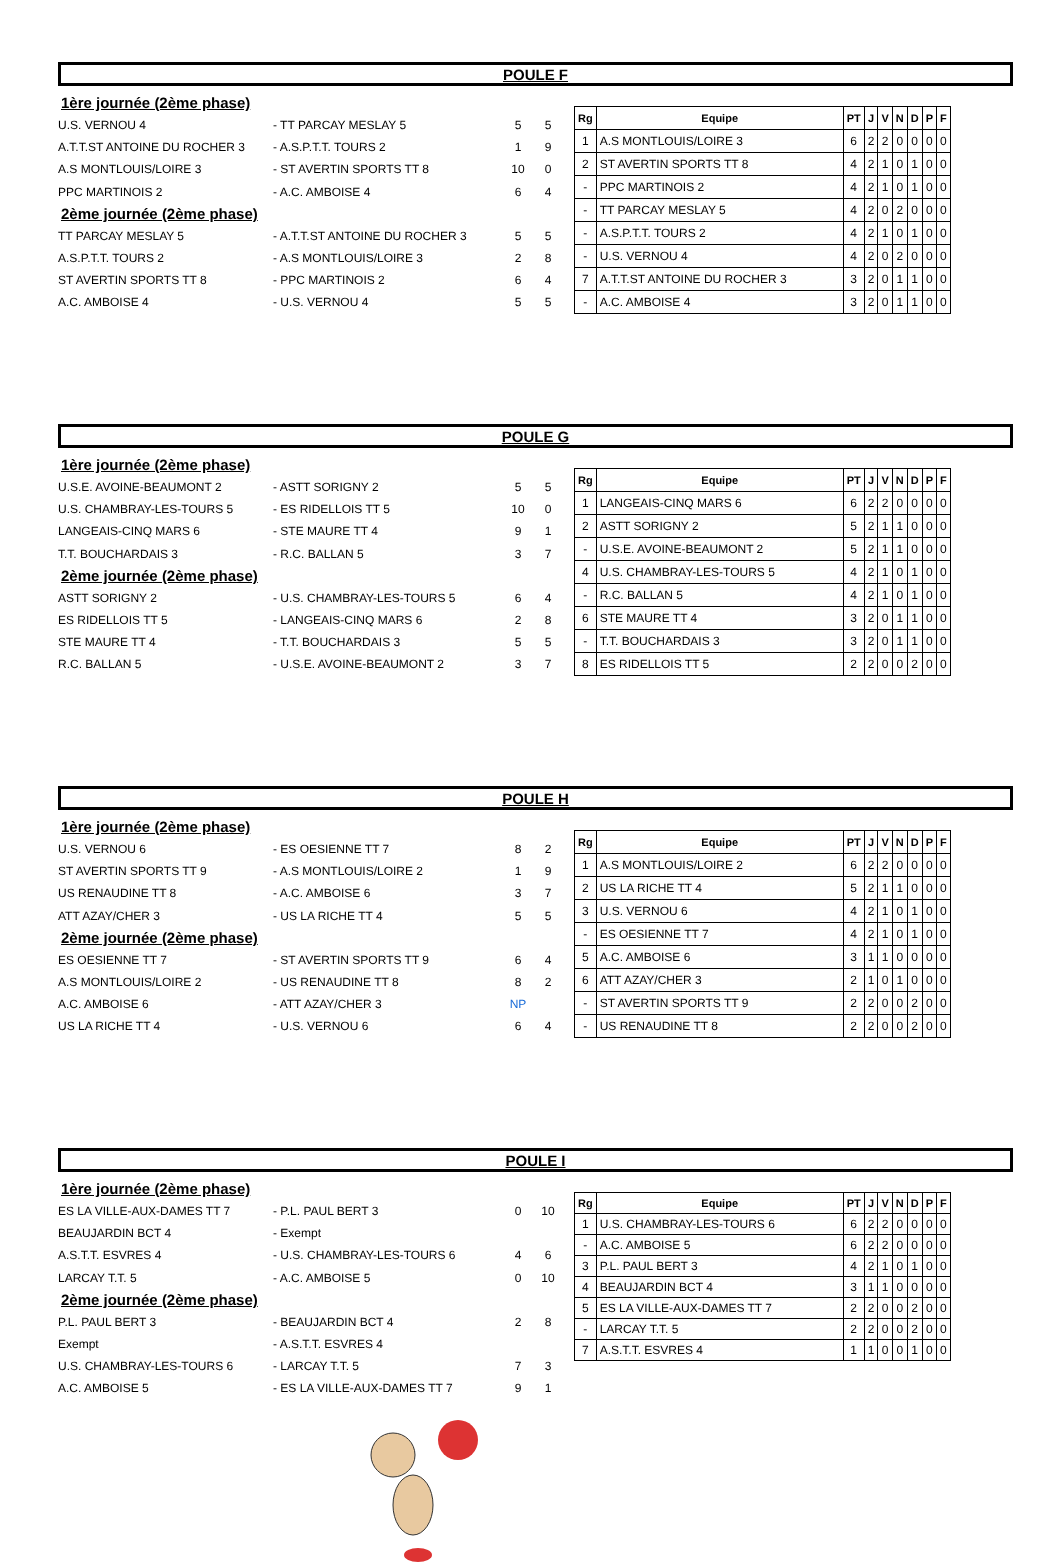POULE F
1ère journée (2ème phase)
U.S. VERNOU 4 - TT PARCAY MESLAY 5 5 5
A.T.T.ST ANTOINE DU ROCHER 3 - A.S.P.T.T. TOURS 2 1 9
A.S MONTLOUIS/LOIRE 3 - ST AVERTIN SPORTS TT 8 10 0
PPC MARTINOIS 2 - A.C. AMBOISE 4 6 4
2ème journée (2ème phase)
TT PARCAY MESLAY 5 - A.T.T.ST ANTOINE DU ROCHER 3 5 5
A.S.P.T.T. TOURS 2 - A.S MONTLOUIS/LOIRE 3 2 8
ST AVERTIN SPORTS TT 8 - PPC MARTINOIS 2 6 4
A.C. AMBOISE 4 - U.S. VERNOU 4 5 5
| Rg | Equipe | PT | J | V | N | D | P | F |
| --- | --- | --- | --- | --- | --- | --- | --- | --- |
| 1 | A.S MONTLOUIS/LOIRE 3 | 6 | 2 | 2 | 0 | 0 | 0 | 0 |
| 2 | ST AVERTIN SPORTS TT 8 | 4 | 2 | 1 | 0 | 1 | 0 | 0 |
| - | PPC MARTINOIS 2 | 4 | 2 | 1 | 0 | 1 | 0 | 0 |
| - | TT PARCAY MESLAY 5 | 4 | 2 | 0 | 2 | 0 | 0 | 0 |
| - | A.S.P.T.T. TOURS 2 | 4 | 2 | 1 | 0 | 1 | 0 | 0 |
| - | U.S. VERNOU 4 | 4 | 2 | 0 | 2 | 0 | 0 | 0 |
| 7 | A.T.T.ST ANTOINE DU ROCHER 3 | 3 | 2 | 0 | 1 | 1 | 0 | 0 |
| - | A.C. AMBOISE 4 | 3 | 2 | 0 | 1 | 1 | 0 | 0 |
POULE G
1ère journée (2ème phase)
U.S.E. AVOINE-BEAUMONT 2 - ASTT SORIGNY 2 5 5
U.S. CHAMBRAY-LES-TOURS 5 - ES RIDELLOIS TT 5 10 0
LANGEAIS-CINQ MARS 6 - STE MAURE TT 4 9 1
T.T. BOUCHARDAIS 3 - R.C. BALLAN 5 3 7
2ème journée (2ème phase)
ASTT SORIGNY 2 - U.S. CHAMBRAY-LES-TOURS 5 6 4
ES RIDELLOIS TT 5 - LANGEAIS-CINQ MARS 6 2 8
STE MAURE TT 4 - T.T. BOUCHARDAIS 3 5 5
R.C. BALLAN 5 - U.S.E. AVOINE-BEAUMONT 2 3 7
| Rg | Equipe | PT | J | V | N | D | P | F |
| --- | --- | --- | --- | --- | --- | --- | --- | --- |
| 1 | LANGEAIS-CINQ MARS 6 | 6 | 2 | 2 | 0 | 0 | 0 | 0 |
| 2 | ASTT SORIGNY 2 | 5 | 2 | 1 | 1 | 0 | 0 | 0 |
| - | U.S.E. AVOINE-BEAUMONT 2 | 5 | 2 | 1 | 1 | 0 | 0 | 0 |
| 4 | U.S. CHAMBRAY-LES-TOURS 5 | 4 | 2 | 1 | 0 | 1 | 0 | 0 |
| - | R.C. BALLAN 5 | 4 | 2 | 1 | 0 | 1 | 0 | 0 |
| 6 | STE MAURE TT 4 | 3 | 2 | 0 | 1 | 1 | 0 | 0 |
| - | T.T. BOUCHARDAIS 3 | 3 | 2 | 0 | 1 | 1 | 0 | 0 |
| 8 | ES RIDELLOIS TT 5 | 2 | 2 | 0 | 0 | 2 | 0 | 0 |
POULE H
1ère journée (2ème phase)
U.S. VERNOU 6 - ES OESIENNE TT 7 8 2
ST AVERTIN SPORTS TT 9 - A.S MONTLOUIS/LOIRE 2 1 9
US RENAUDINE TT 8 - A.C. AMBOISE 6 3 7
ATT AZAY/CHER 3 - US LA RICHE TT 4 5 5
2ème journée (2ème phase)
ES OESIENNE TT 7 - ST AVERTIN SPORTS TT 9 6 4
A.S MONTLOUIS/LOIRE 2 - US RENAUDINE TT 8 8 2
A.C. AMBOISE 6 - ATT AZAY/CHER 3 NP
US LA RICHE TT 4 - U.S. VERNOU 6 6 4
| Rg | Equipe | PT | J | V | N | D | P | F |
| --- | --- | --- | --- | --- | --- | --- | --- | --- |
| 1 | A.S MONTLOUIS/LOIRE 2 | 6 | 2 | 2 | 0 | 0 | 0 | 0 |
| 2 | US LA RICHE TT 4 | 5 | 2 | 1 | 1 | 0 | 0 | 0 |
| 3 | U.S. VERNOU 6 | 4 | 2 | 1 | 0 | 1 | 0 | 0 |
| - | ES OESIENNE TT 7 | 4 | 2 | 1 | 0 | 1 | 0 | 0 |
| 5 | A.C. AMBOISE 6 | 3 | 1 | 1 | 0 | 0 | 0 | 0 |
| 6 | ATT AZAY/CHER 3 | 2 | 1 | 0 | 1 | 0 | 0 | 0 |
| - | ST AVERTIN SPORTS TT 9 | 2 | 2 | 0 | 0 | 2 | 0 | 0 |
| - | US RENAUDINE TT 8 | 2 | 2 | 0 | 0 | 2 | 0 | 0 |
POULE I
1ère journée (2ème phase)
ES LA VILLE-AUX-DAMES TT 7 - P.L. PAUL BERT 3 0 10
BEAUJARDIN BCT 4 - Exempt
A.S.T.T. ESVRES 4 - U.S. CHAMBRAY-LES-TOURS 6 4 6
LARCAY T.T. 5 - A.C. AMBOISE 5 0 10
2ème journée (2ème phase)
P.L. PAUL BERT 3 - BEAUJARDIN BCT 4 2 8
Exempt - A.S.T.T. ESVRES 4
U.S. CHAMBRAY-LES-TOURS 6 - LARCAY T.T. 5 7 3
A.C. AMBOISE 5 - ES LA VILLE-AUX-DAMES TT 7 9 1
| Rg | Equipe | PT | J | V | N | D | P | F |
| --- | --- | --- | --- | --- | --- | --- | --- | --- |
| 1 | U.S. CHAMBRAY-LES-TOURS 6 | 6 | 2 | 2 | 0 | 0 | 0 | 0 |
| - | A.C. AMBOISE 5 | 6 | 2 | 2 | 0 | 0 | 0 | 0 |
| 3 | P.L. PAUL BERT 3 | 4 | 2 | 1 | 0 | 1 | 0 | 0 |
| 4 | BEAUJARDIN BCT 4 | 3 | 1 | 1 | 0 | 0 | 0 | 0 |
| 5 | ES LA VILLE-AUX-DAMES TT 7 | 2 | 2 | 0 | 0 | 2 | 0 | 0 |
| - | LARCAY T.T. 5 | 2 | 2 | 0 | 0 | 2 | 0 | 0 |
| 7 | A.S.T.T. ESVRES 4 | 1 | 1 | 0 | 0 | 1 | 0 | 0 |